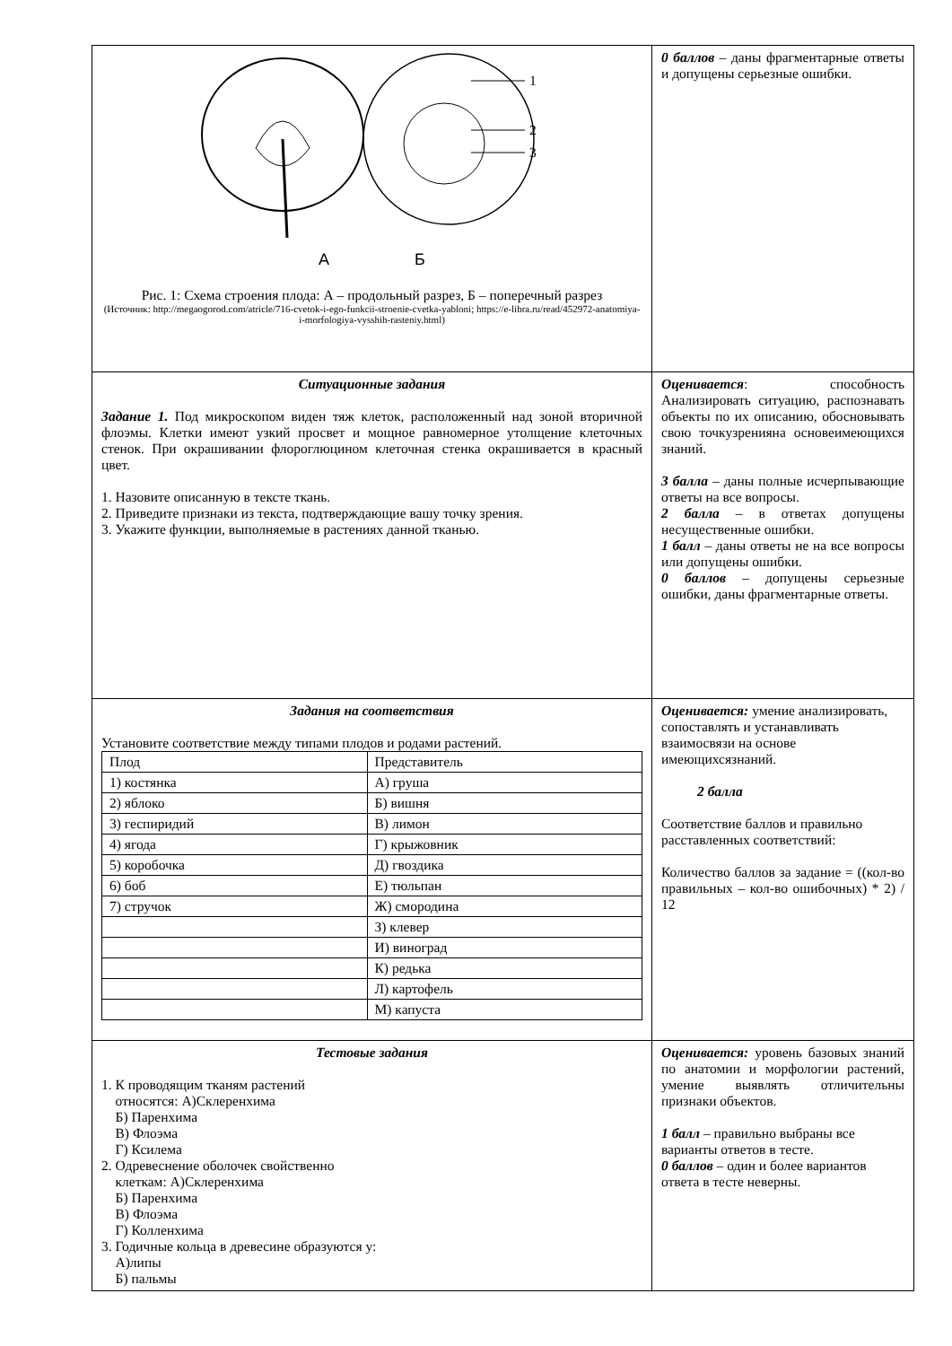| 1 2 3 А Б Рис. 1: Схема строения плода: А – продольный разрез, Б – поперечный разрез (Источник: http://megaogorod.com/atricle/716-cvetok-i-ego-funkcii-stroenie-cvetka-yabloni; https://e-libra.ru/read/452972-anatomiya-i-morfologiya-vysshih-rasteniy.html) | 0 баллов – даны фрагментарные ответы и допущены серьезные ошибки. |
| Ситуационные задания Задание 1. Под микроскопом виден тяж клеток, расположенный над зоной вторичной флоэмы. Клетки имеют узкий просвет и мощное равномерное утолщение клеточных стенок. При окрашивании флороглюцином клеточная стенка окрашивается в красный цвет. 1. Назовите описанную в тексте ткань. 2. Приведите признаки из текста, подтверждающие вашу точку зрения. 3. Укажите функции, выполняемые в растениях данной тканью. | Оценивается : способность Анализировать ситуацию, распознавать объекты по их описанию, обосновывать свою точкузренияна основеимеющихся знаний. 3 балла – даны полные исчерпывающие ответы на все вопросы. 2 балла – в ответах допущены несущественные ошибки. 1 балл – даны ответы не на все вопросы или допущены ошибки. 0 баллов – допущены серьезные ошибки, даны фрагментарные ответы. |
| Задания на соответствия Установите соответствие между типами плодов и родами растений. / Плод / Представитель / / 1) костянка / А) груша / / 2) яблоко / Б) вишня / / 3) геспиридий / В) лимон / / 4) ягода / Г) крыжовник / / 5) коробочка / Д) гвоздика / / 6) боб / Е) тюльпан / / 7) стручок / Ж) смородина / / / З) клевер / / / И) виноград / / / К) редька / / / Л) картофель / / / М) капуста / | Оценивается: умение анализировать, сопоставлять и устанавливать взаимосвязи на основе имеющихсязнаний. 2 балла Соответствие баллов и правильно расставленных соответствий: Количество баллов за задание = ((кол-во правильных – кол-во ошибочных) * 2) / 12 |
| Тестовые задания 1. К проводящим тканям растений относятся: А)Склеренхима Б) Паренхима В) Флоэма Г) Ксилема 2. Одревеснение оболочек свойственно клеткам: А)Склеренхима Б) Паренхима В) Флоэма Г) Колленхима 3. Годичные кольца в древесине образуются у: А)липы Б) пальмы | Оценивается: уровень базовых знаний по анатомии и морфологии растений, умение выявлять отличительны признаки объектов. 1 балл – правильно выбраны все варианты ответов в тесте. 0 баллов – один и более вариантов ответа в тесте неверны. |